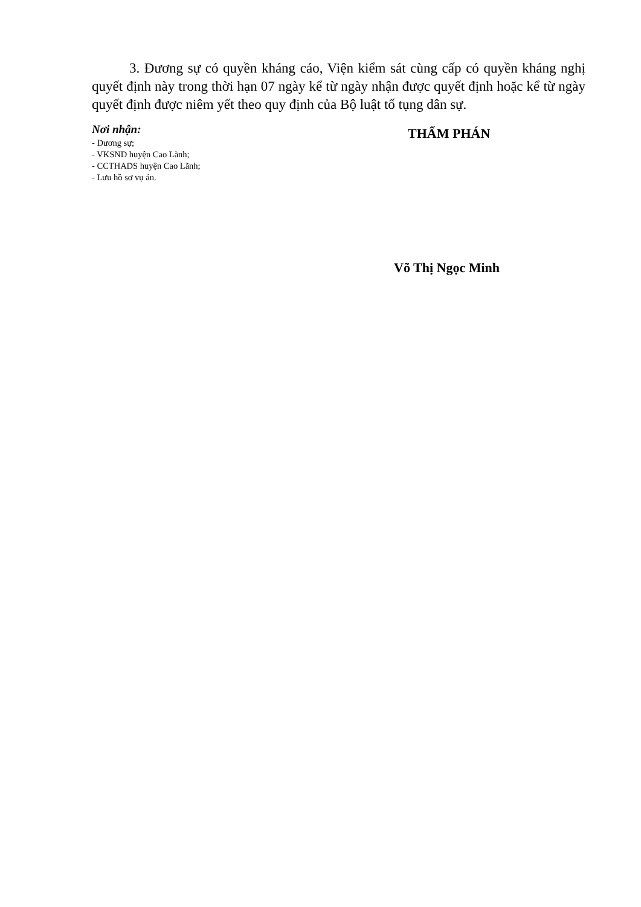3. Đương sự có quyền kháng cáo, Viện kiểm sát cùng cấp có quyền kháng nghị quyết định này trong thời hạn 07 ngày kể từ ngày nhận được quyết định hoặc kể từ ngày quyết định được niêm yết theo quy định của Bộ luật tố tụng dân sự.
Nơi nhận:
- Đương sự;
- VKSND huyện Cao Lãnh;
- CCTHADS huyện Cao Lãnh;
- Lưu hồ sơ vụ án.
THẨM PHÁN
Võ Thị Ngọc Minh